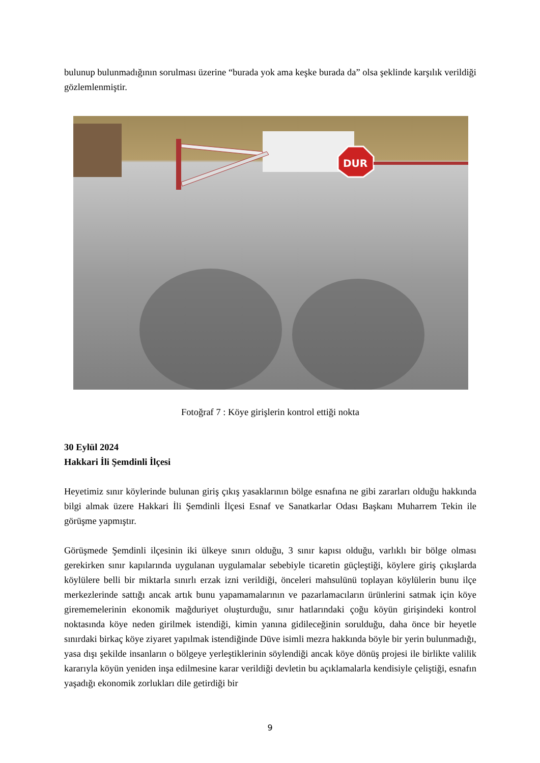bulunup bulunmadığının sorulması üzerine “burada yok ama keşke burada da” olsa şeklinde karşılık verildiği gözlemlenmiştir.
DUR
Fotoğraf 7 : Köye girişlerin kontrol ettiği nokta
30 Eylül 2024
Hakkari İli Şemdinli İlçesi
Heyetimiz sınır köylerinde bulunan giriş çıkış yasaklarının bölge esnafına ne gibi zararları olduğu hakkında bilgi almak üzere Hakkari İli Şemdinli İlçesi Esnaf ve Sanatkarlar Odası Başkanı Muharrem Tekin ile görüşme yapmıştır.
Görüşmede Şemdinli ilçesinin iki ülkeye sınırı olduğu, 3 sınır kapısı olduğu, varlıklı bir bölge olması gerekirken sınır kapılarında uygulanan uygulamalar sebebiyle ticaretin güçleştiği, köylere giriş çıkışlarda köylülere belli bir miktarla sınırlı erzak izni verildiği, önceleri mahsulünü toplayan köylülerin bunu ilçe merkezlerinde sattığı ancak artık bunu yapamamalarının ve pazarlamacıların ürünlerini satmak için köye girememelerinin ekonomik mağduriyet oluşturduğu, sınır hatlarındaki çoğu köyün girişindeki kontrol noktasında köye neden girilmek istendiği, kimin yanına gidileceğinin sorulduğu, daha önce bir heyetle sınırdaki birkaç köye ziyaret yapılmak istendiğinde Düve isimli mezra hakkında böyle bir yerin bulunmadığı, yasa dışı şekilde insanların o bölgeye yerleştiklerinin söylendiği ancak köye dönüş projesi ile birlikte valilik kararıyla köyün yeniden inşa edilmesine karar verildiği devletin bu açıklamalarla kendisiyle çeliştiği, esnafın yaşadığı ekonomik zorlukları dile getirdiği bir
9